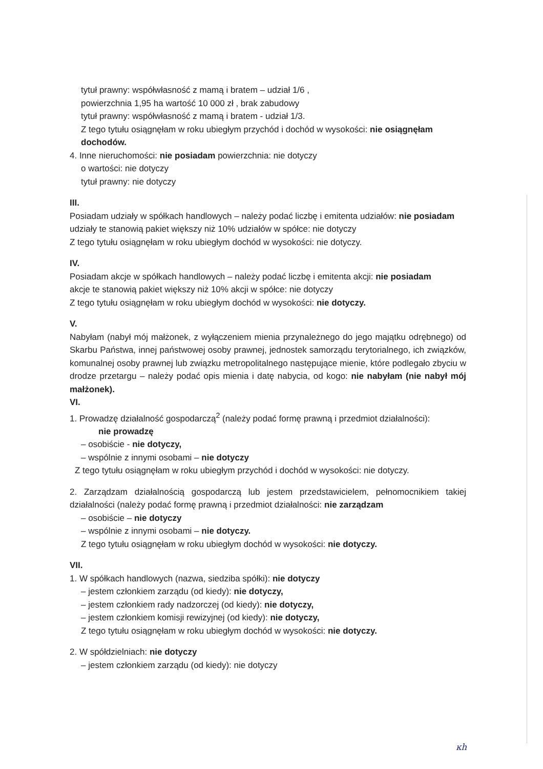tytuł prawny: współwłasność z mamą i bratem – udział 1/6 ,
powierzchnia 1,95 ha wartość 10 000 zł , brak zabudowy
tytuł prawny: współwłasność z mamą i bratem - udział 1/3.
Z tego tytułu osiągnęłam w roku ubiegłym przychód i dochód w wysokości: nie osiągnęłam dochodów.
4. Inne nieruchomości: nie posiadam powierzchnia: nie dotyczy
o wartości: nie dotyczy
tytuł prawny: nie dotyczy
III.
Posiadam udziały w spółkach handlowych – należy podać liczbę i emitenta udziałów: nie posiadam
udziały te stanowią pakiet większy niż 10% udziałów w spółce: nie dotyczy
Z tego tytułu osiągnęłam w roku ubiegłym dochód w wysokości: nie dotyczy.
IV.
Posiadam akcje w spółkach handlowych – należy podać liczbę i emitenta akcji: nie posiadam
akcje te stanowią pakiet większy niż 10% akcji w spółce: nie dotyczy
Z tego tytułu osiągnęłam w roku ubiegłym dochód w wysokości: nie dotyczy.
V.
Nabyłam (nabył mój małżonek, z wyłączeniem mienia przynależnego do jego majątku odrębnego) od Skarbu Państwa, innej państwowej osoby prawnej, jednostek samorządu terytorialnego, ich związków, komunalnej osoby prawnej lub związku metropolitalnego następujące mienie, które podlegało zbyciu w drodze przetargu – należy podać opis mienia i datę nabycia, od kogo: nie nabyłam (nie nabył mój małżonek).
VI.
1. Prowadzę działalność gospodarczą<sup>2</sup> (należy podać formę prawną i przedmiot działalności):
nie prowadzę
– osobiście - nie dotyczy,
– wspólnie z innymi osobami – nie dotyczy
Z tego tytułu osiągnęłam w roku ubiegłym przychód i dochód w wysokości: nie dotyczy.
2. Zarządzam działalnością gospodarczą lub jestem przedstawicielem, pełnomocnikiem takiej działalności (należy podać formę prawną i przedmiot działalności: nie zarządzam
– osobiście – nie dotyczy
– wspólnie z innymi osobami – nie dotyczy.
Z tego tytułu osiągnęłam w roku ubiegłym dochód w wysokości: nie dotyczy.
VII.
1. W spółkach handlowych (nazwa, siedziba spółki): nie dotyczy
– jestem członkiem zarządu (od kiedy): nie dotyczy,
– jestem członkiem rady nadzorczej (od kiedy): nie dotyczy,
– jestem członkiem komisji rewizyjnej (od kiedy): nie dotyczy,
Z tego tytułu osiągnęłam w roku ubiegłym dochód w wysokości: nie dotyczy.
2. W spółdzielniach: nie dotyczy
– jestem członkiem zarządu (od kiedy): nie dotyczy
ĸh